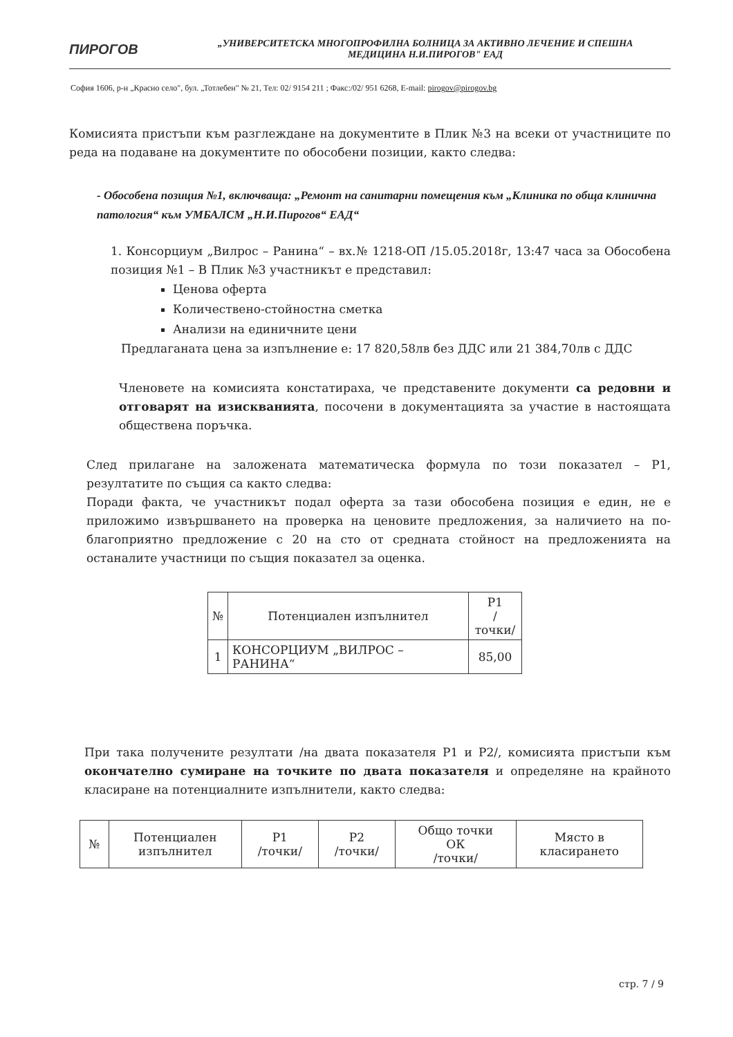ПИРОГОВ
„УНИВЕРСИТЕТСКА МНОГОПРОФИЛНА БОЛНИЦА ЗА АКТИВНО ЛЕЧЕНИЕ И СПЕШНА
МЕДИЦИНА Н.И.ПИРОГОВ" ЕАД
София 1606, р-н „Красно село", бул. „Тотлебен" № 21, Тел: 02/ 9154 211 ; Факс:/02/ 951 6268, E-mail: pirogov@pirogov.bg
Комисията пристъпи към разглеждане на документите в Плик №3 на всеки от участниците по реда на подаване на документите по обособени позиции, както следва:
- Обособена позиция №1, включваща: „Ремонт на санитарни помещения към „Клиника по обща клинична патология“ към УМБАЛСМ „Н.И.Пирогов“ ЕАД“
1. Консорциум „Вилрос – Ранина“ – вх.№ 1218-ОП /15.05.2018г, 13:47 часа за Обособена позиция №1 – В Плик №3 участникът е представил:
Ценова оферта
Количествено-стойностна сметка
Анализи на единичните цени
Предлаганата цена за изпълнение е: 17 820,58лв без ДДС или 21 384,70лв с ДДС
Членовете на комисията констатираха, че представените документи са редовни и отговарят на изискванията, посочени в документацията за участие в настоящата обществена поръчка.
След прилагане на заложената математическа формула по този показател – Р1, резултатите по същия са както следва:
Поради факта, че участникът подал оферта за тази обособена позиция е един, не е приложимо извършването на проверка на ценовите предложения, за наличието на по-благоприятно предложение с 20 на сто от средната стойност на предложенията на останалите участници по същия показател за оценка.
| № | Потенциален изпълнител | Р1 /точки/ |
| --- | --- | --- |
| 1 | КОНСОРЦИУМ „ВИЛРОС – РАНИНА“ | 85,00 |
При така получените резултати /на двата показателя Р1 и Р2/, комисията пристъпи към окончателно сумиране на точките по двата показателя и определяне на крайното класиране на потенциалните изпълнители, както следва:
| № | Потенциален изпълнител | Р1 /точки/ | Р2 /точки/ | Общо точки ОК /точки/ | Място в класирането |
| --- | --- | --- | --- | --- | --- |
стр. 7 / 9